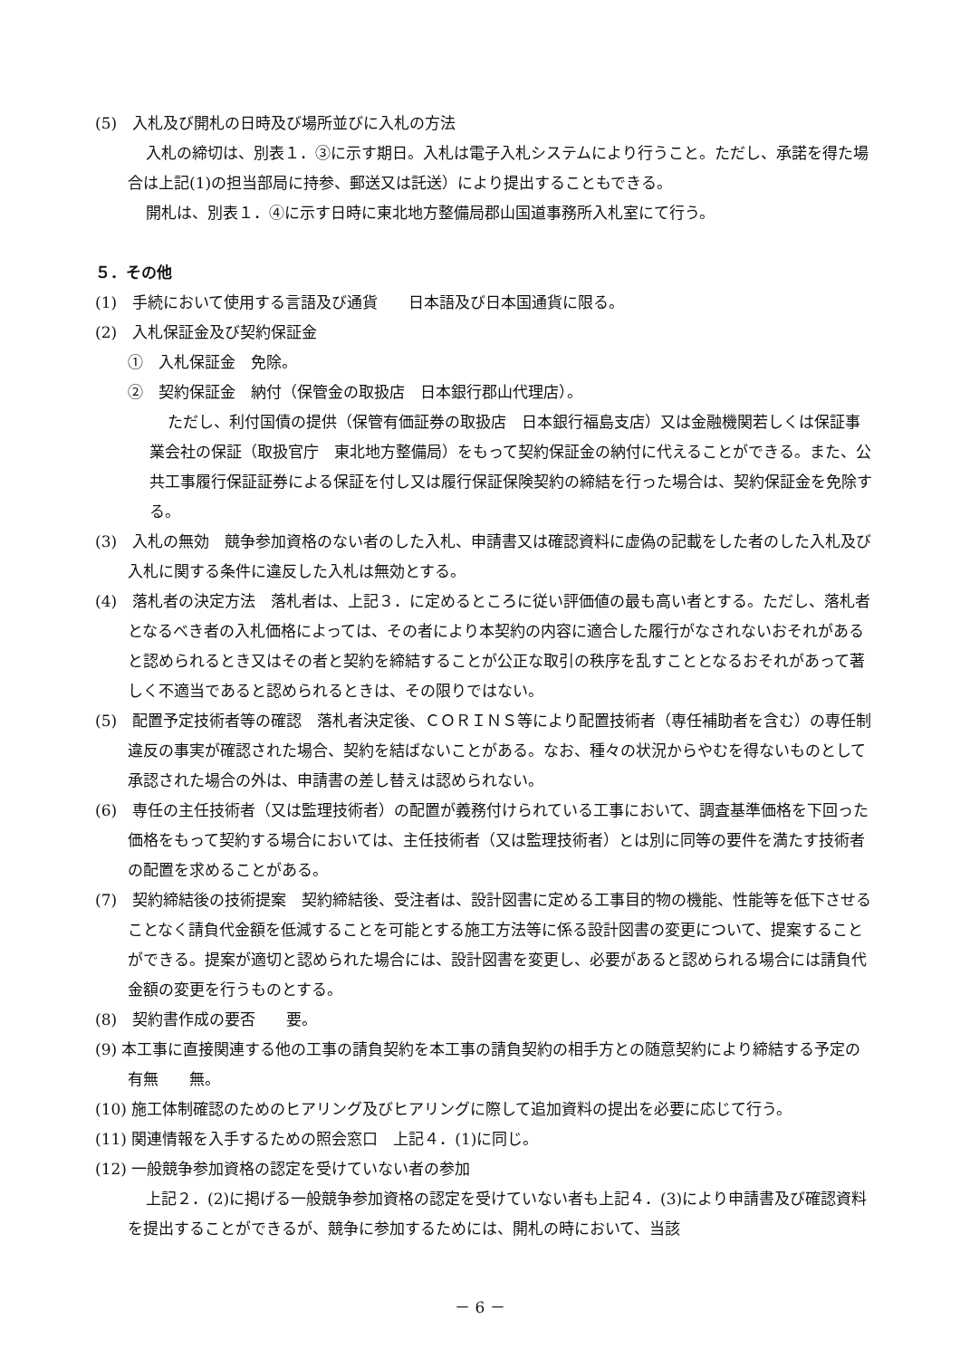(5)　入札及び開札の日時及び場所並びに入札の方法
入札の締切は、別表１．③に示す期日。入札は電子入札システムにより行うこと。ただし、承諾を得た場合は上記(1)の担当部局に持参、郵送又は託送）により提出することもできる。
開札は、別表１．④に示す日時に東北地方整備局郡山国道事務所入札室にて行う。
５．その他
(1)　手続において使用する言語及び通貨　　日本語及び日本国通貨に限る。
(2)　入札保証金及び契約保証金
①　入札保証金　免除。
②　契約保証金　納付（保管金の取扱店　日本銀行郡山代理店）。
ただし、利付国債の提供（保管有価証券の取扱店　日本銀行福島支店）又は金融機関若しくは保証事業会社の保証（取扱官庁　東北地方整備局）をもって契約保証金の納付に代えることができる。また、公共工事履行保証証券による保証を付し又は履行保証保険契約の締結を行った場合は、契約保証金を免除する。
(3)　入札の無効　競争参加資格のない者のした入札、申請書又は確認資料に虚偽の記載をした者のした入札及び入札に関する条件に違反した入札は無効とする。
(4)　落札者の決定方法　落札者は、上記３．に定めるところに従い評価値の最も高い者とする。ただし、落札者となるべき者の入札価格によっては、その者により本契約の内容に適合した履行がなされないおそれがあると認められるとき又はその者と契約を締結することが公正な取引の秩序を乱すこととなるおそれがあって著しく不適当であると認められるときは、その限りではない。
(5)　配置予定技術者等の確認　落札者決定後、ＣＯＲＩＮＳ等により配置技術者（専任補助者を含む）の専任制違反の事実が確認された場合、契約を結ばないことがある。なお、種々の状況からやむを得ないものとして承認された場合の外は、申請書の差し替えは認められない。
(6)　専任の主任技術者（又は監理技術者）の配置が義務付けられている工事において、調査基準価格を下回った価格をもって契約する場合においては、主任技術者（又は監理技術者）とは別に同等の要件を満たす技術者の配置を求めることがある。
(7)　契約締結後の技術提案　契約締結後、受注者は、設計図書に定める工事目的物の機能、性能等を低下させることなく請負代金額を低減することを可能とする施工方法等に係る設計図書の変更について、提案することができる。提案が適切と認められた場合には、設計図書を変更し、必要があると認められる場合には請負代金額の変更を行うものとする。
(8)　契約書作成の要否　　要。
(9) 本工事に直接関連する他の工事の請負契約を本工事の請負契約の相手方との随意契約により締結する予定の有無　　無。
(10) 施工体制確認のためのヒアリング及びヒアリングに際して追加資料の提出を必要に応じて行う。
(11) 関連情報を入手するための照会窓口　上記４．(1)に同じ。
(12) 一般競争参加資格の認定を受けていない者の参加
上記２．(2)に掲げる一般競争参加資格の認定を受けていない者も上記４．(3)により申請書及び確認資料を提出することができるが、競争に参加するためには、開札の時において、当該
－ 6 －